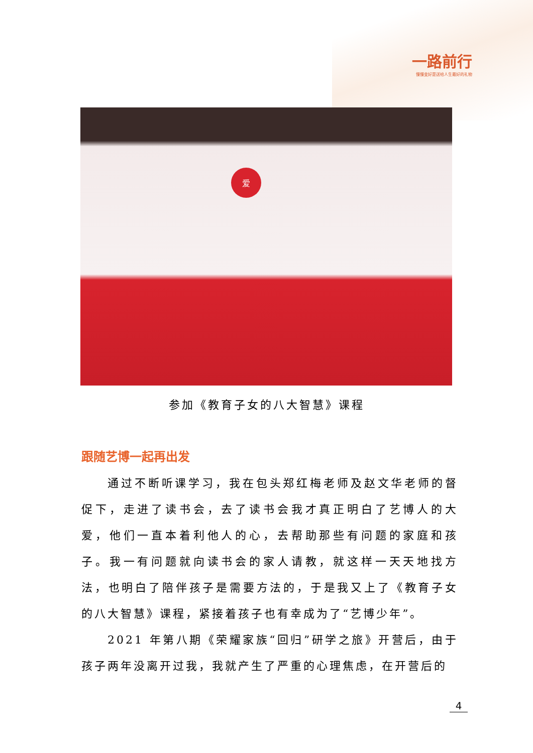一路前行
慢慢变好是送给人生最好的礼物
爱
参加《教育子女的八大智慧》课程
跟随艺博一起再出发
通过不断听课学习，我在包头郑红梅老师及赵文华老师的督促下，走进了读书会，去了读书会我才真正明白了艺博人的大爱，他们一直本着利他人的心，去帮助那些有问题的家庭和孩子。我一有问题就向读书会的家人请教，就这样一天天地找方法，也明白了陪伴孩子是需要方法的，于是我又上了《教育子女的八大智慧》课程，紧接着孩子也有幸成为了“艺博少年”。
2021 年第八期《荣耀家族“回归”研学之旅》开营后，由于孩子两年没离开过我，我就产生了严重的心理焦虑，在开营后的
4